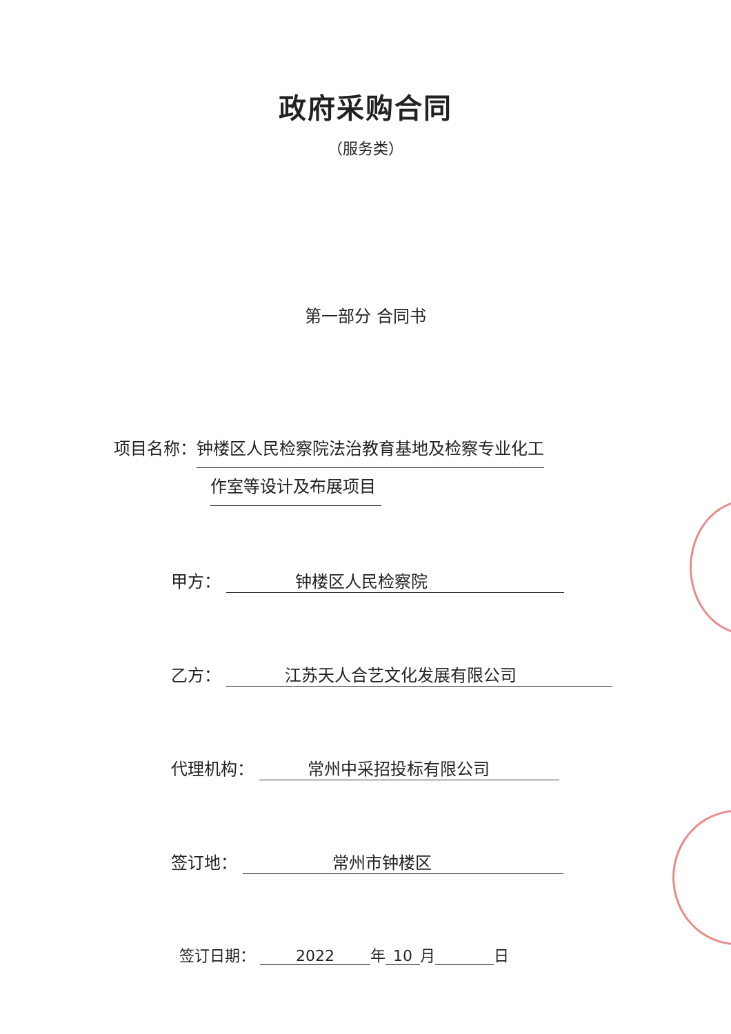政府采购合同
（服务类）
第一部分 合同书
项目名称：钟楼区人民检察院法治教育基地及检察专业化工
作室等设计及布展项目
甲方： 钟楼区人民检察院
乙方： 江苏天人合艺文化发展有限公司
代理机构： 常州中采招投标有限公司
签订地： 常州市钟楼区
签订日期： 2022 年 10 月 日